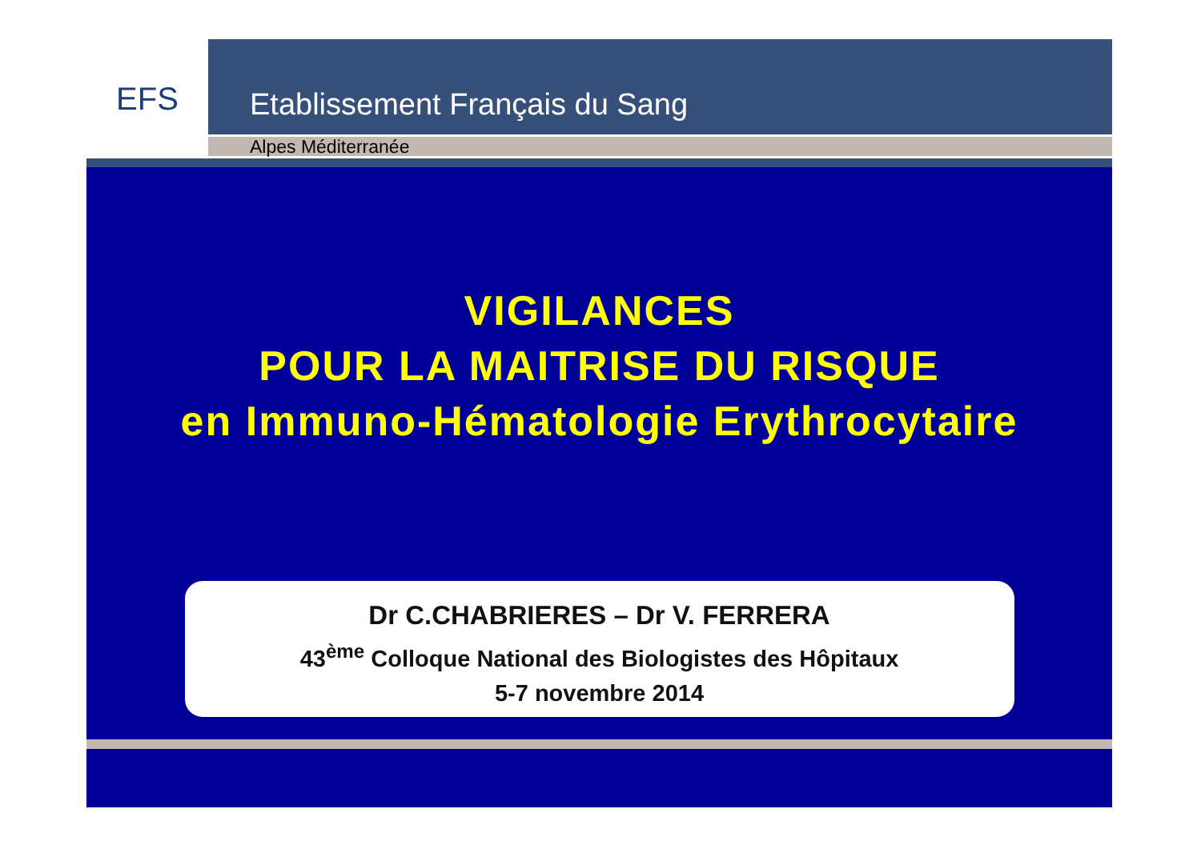EFS
Etablissement Français du Sang
Alpes Méditerranée
VIGILANCES
POUR LA MAITRISE DU RISQUE
en Immuno-Hématologie Erythrocytaire
Dr C.CHABRIERES – Dr V. FERRERA
43<sup>ème</sup> Colloque National des Biologistes des Hôpitaux
5-7 novembre 2014